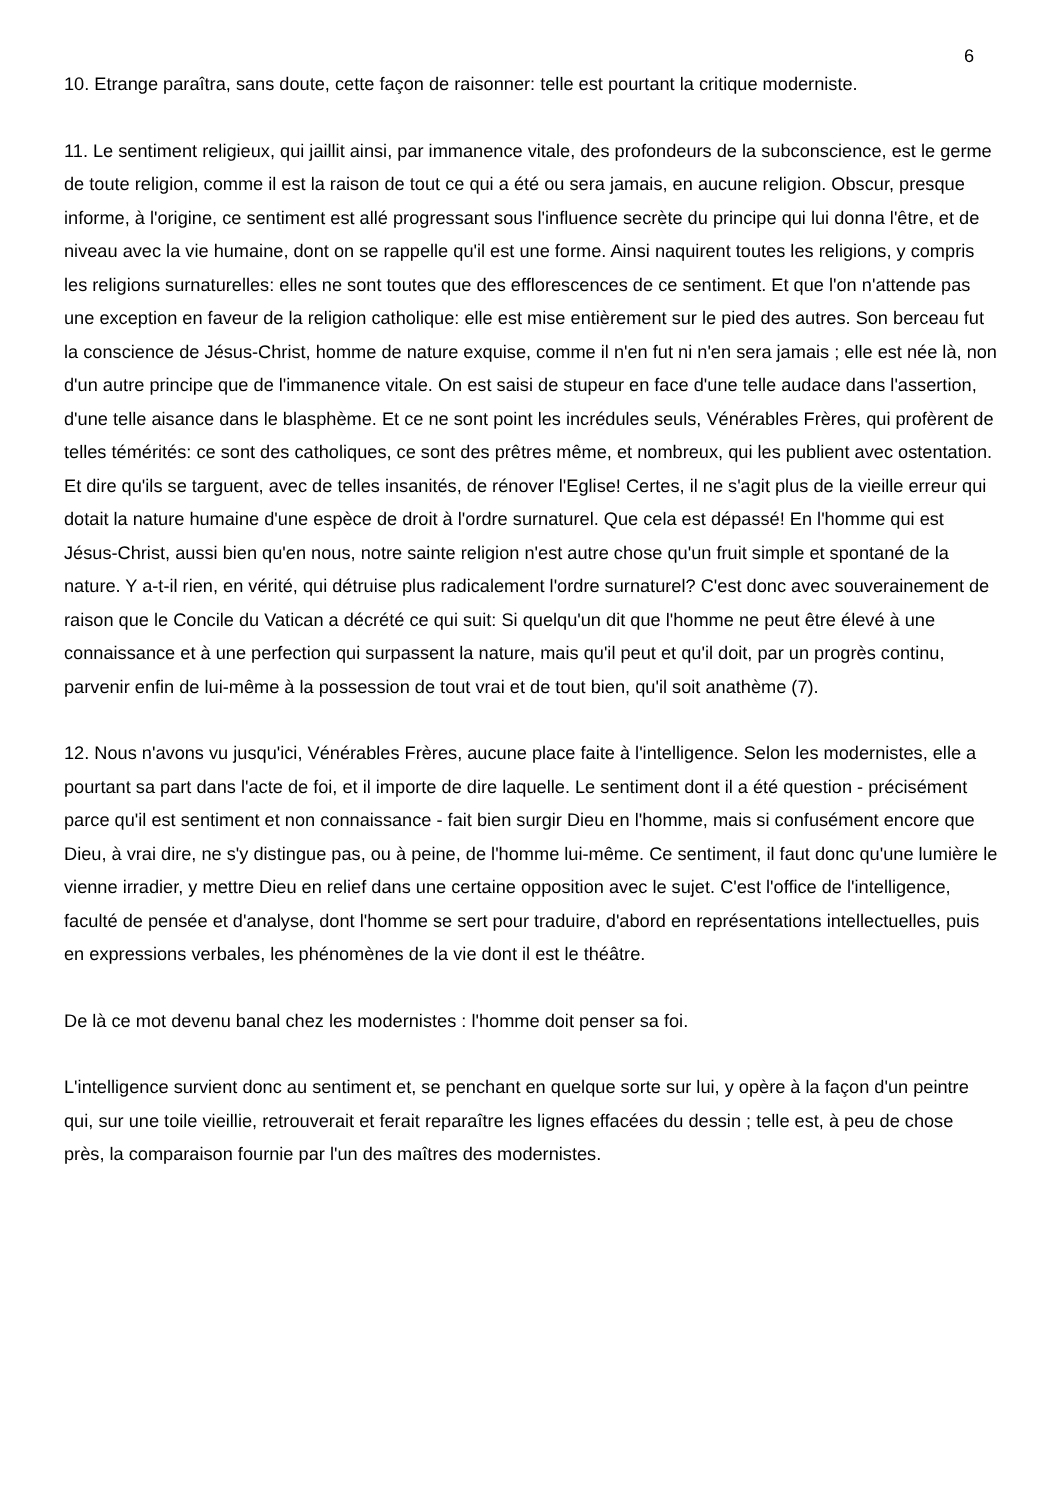6
10. Etrange paraîtra, sans doute, cette façon de raisonner: telle est pourtant la critique moderniste.
11. Le sentiment religieux, qui jaillit ainsi, par immanence vitale, des profondeurs de la subconscience, est le germe de toute religion, comme il est la raison de tout ce qui a été ou sera jamais, en aucune religion. Obscur, presque informe, à l'origine, ce sentiment est allé progressant sous l'influence secrète du principe qui lui donna l'être, et de niveau avec la vie humaine, dont on se rappelle qu'il est une forme. Ainsi naquirent toutes les religions, y compris les religions surnaturelles: elles ne sont toutes que des efflorescences de ce sentiment. Et que l'on n'attende pas une exception en faveur de la religion catholique: elle est mise entièrement sur le pied des autres. Son berceau fut la conscience de Jésus-Christ, homme de nature exquise, comme il n'en fut ni n'en sera jamais ; elle est née là, non d'un autre principe que de l'immanence vitale. On est saisi de stupeur en face d'une telle audace dans l'assertion, d'une telle aisance dans le blasphème. Et ce ne sont point les incrédules seuls, Vénérables Frères, qui profèrent de telles témérités: ce sont des catholiques, ce sont des prêtres même, et nombreux, qui les publient avec ostentation. Et dire qu'ils se targuent, avec de telles insanités, de rénover l'Eglise! Certes, il ne s'agit plus de la vieille erreur qui dotait la nature humaine d'une espèce de droit à l'ordre surnaturel. Que cela est dépassé! En l'homme qui est Jésus-Christ, aussi bien qu'en nous, notre sainte religion n'est autre chose qu'un fruit simple et spontané de la nature. Y a-t-il rien, en vérité, qui détruise plus radicalement l'ordre surnaturel? C'est donc avec souverainement de raison que le Concile du Vatican a décrété ce qui suit: Si quelqu'un dit que l'homme ne peut être élevé à une connaissance et à une perfection qui surpassent la nature, mais qu'il peut et qu'il doit, par un progrès continu, parvenir enfin de lui-même à la possession de tout vrai et de tout bien, qu'il soit anathème (7).
12. Nous n'avons vu jusqu'ici, Vénérables Frères, aucune place faite à l'intelligence. Selon les modernistes, elle a pourtant sa part dans l'acte de foi, et il importe de dire laquelle. Le sentiment dont il a été question - précisément parce qu'il est sentiment et non connaissance - fait bien surgir Dieu en l'homme, mais si confusément encore que Dieu, à vrai dire, ne s'y distingue pas, ou à peine, de l'homme lui-même. Ce sentiment, il faut donc qu'une lumière le vienne irradier, y mettre Dieu en relief dans une certaine opposition avec le sujet. C'est l'office de l'intelligence, faculté de pensée et d'analyse, dont l'homme se sert pour traduire, d'abord en représentations intellectuelles, puis en expressions verbales, les phénomènes de la vie dont il est le théâtre.
De là ce mot devenu banal chez les modernistes : l'homme doit penser sa foi.
L'intelligence survient donc au sentiment et, se penchant en quelque sorte sur lui, y opère à la façon d'un peintre qui, sur une toile vieillie, retrouverait et ferait reparaître les lignes effacées du dessin ; telle est, à peu de chose près, la comparaison fournie par l'un des maîtres des modernistes.